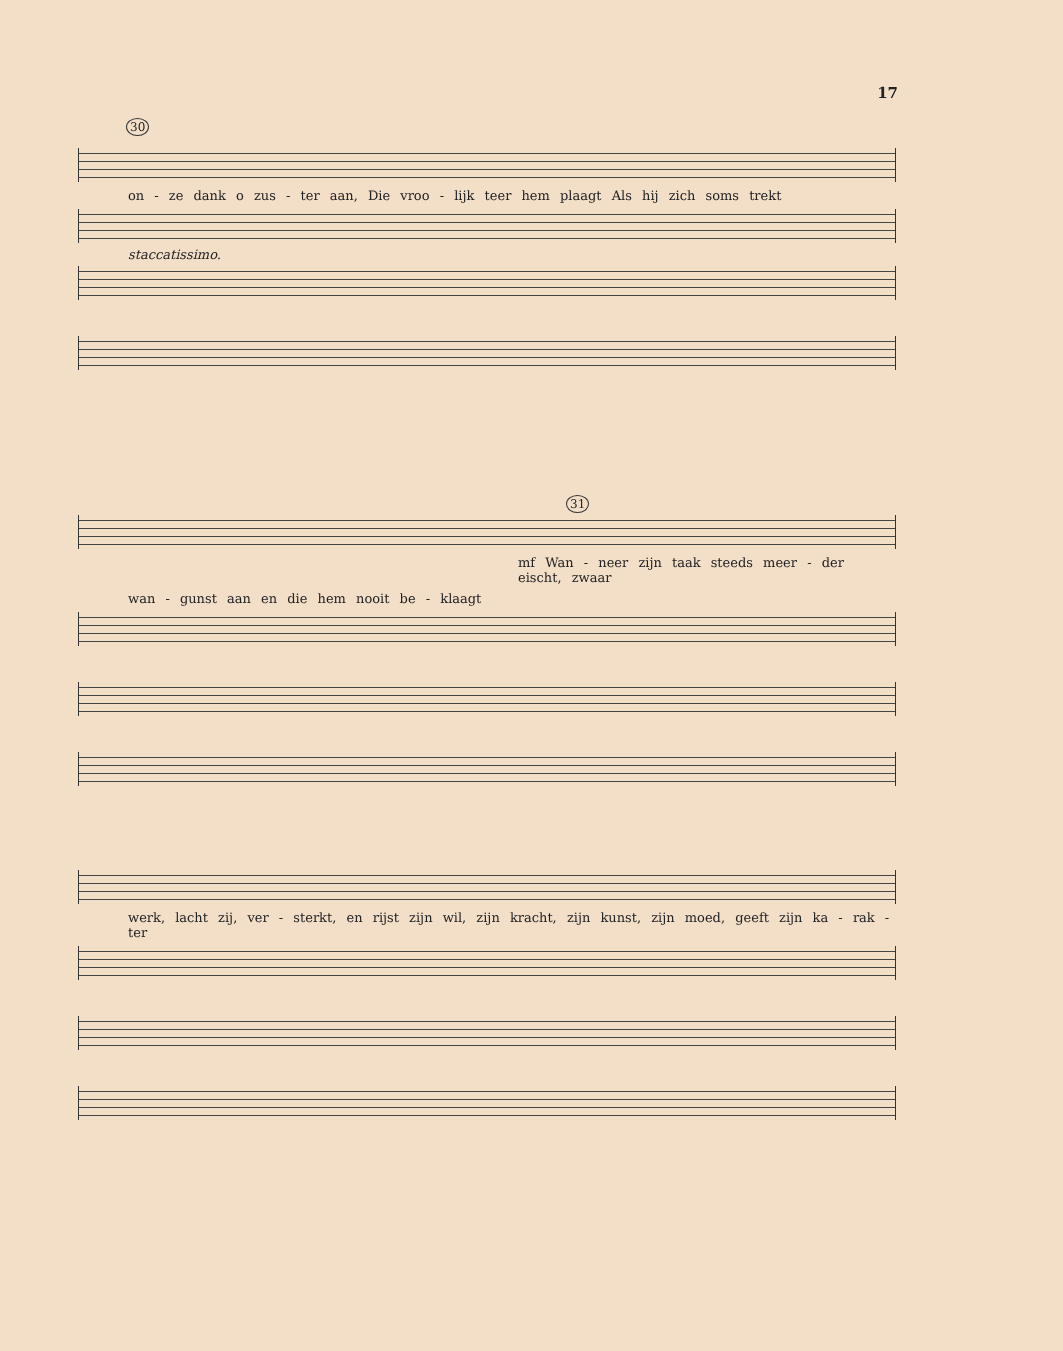17
30
on - ze dank o zus - ter aan, Die vroo - lijk teer hem plaagt Als hij zich soms trekt
staccatissimo.
31
mf Wan - neer zijn taak steeds meer - der eischt, zwaar
wan - gunst aan en die hem nooit be - klaagt
werk, lacht zij, ver - sterkt, en rijst zijn wil, zijn kracht, zijn kunst, zijn moed, geeft zijn ka - rak - ter